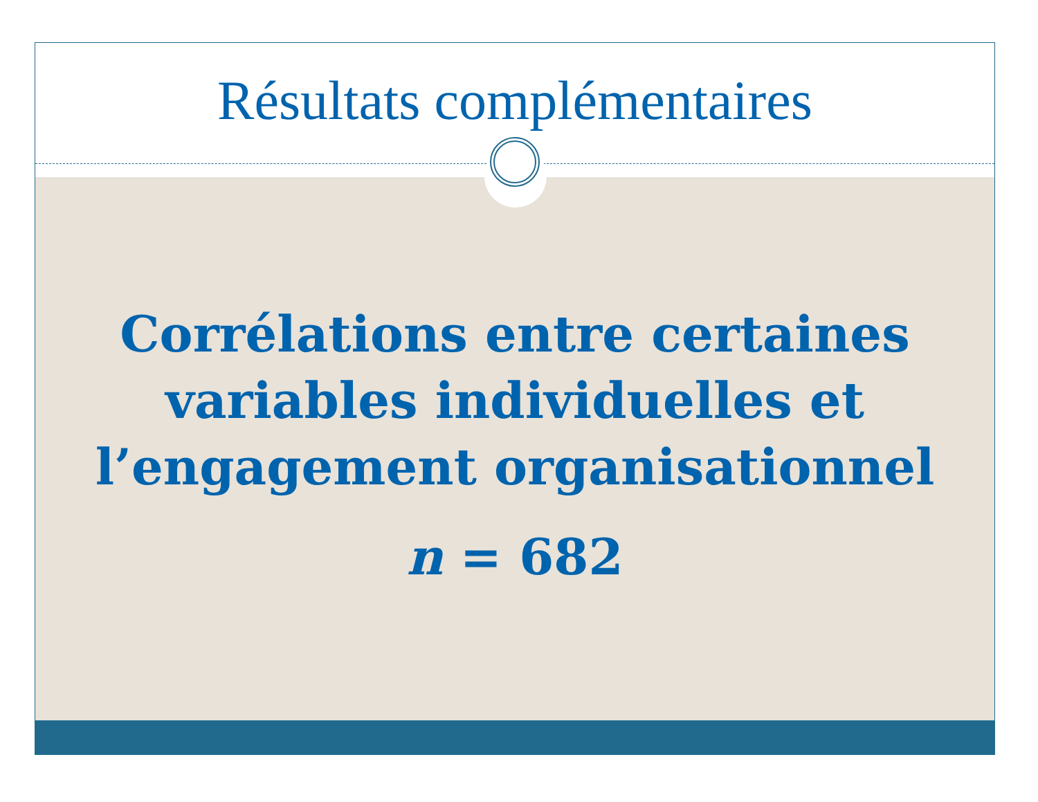Résultats complémentaires
Corrélations entre certaines variables individuelles et l’engagement organisationnel
n = 682